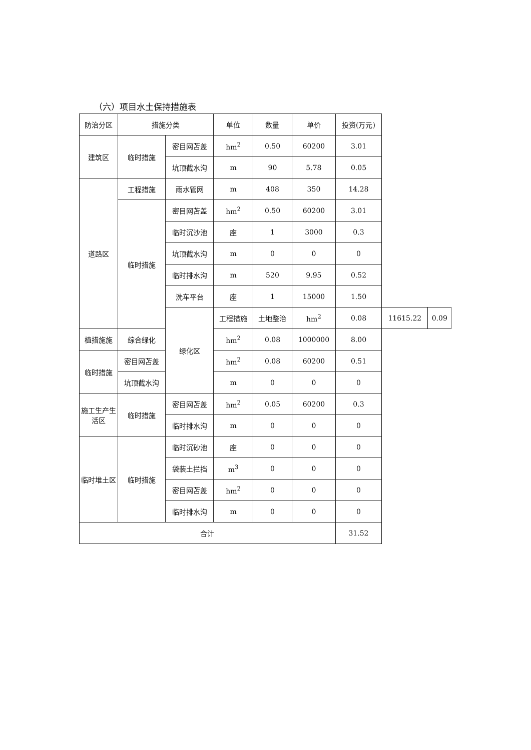（六）项目水土保持措施表
| 防治分区 | 措施分类 | | 单位 | 数量 | 单价 | 投资(万元) | | |
| --- | --- | --- | --- | --- | --- | --- | --- | --- |
| 建筑区 | 临时措施 | 密目网苫盖 | hm<sup>2</sup> | 0.50 | 60200 | 3.01 | | |
| | | 坑顶截水沟 | m | 90 | 5.78 | 0.05 | | |
| 道路区 | 工程措施 | 雨水管网 | m | 408 | 350 | 14.28 | | |
| | 临时措施 | 密目网苫盖 | hm<sup>2</sup> | 0.50 | 60200 | 3.01 | | |
| | | 临时沉沙池 | 座 | 1 | 3000 | 0.3 | | |
| | | 坑顶截水沟 | m | 0 | 0 | 0 | | |
| | | 临时排水沟 | m | 520 | 9.95 | 0.52 | | |
| | | 洗车平台 | 座 | 1 | 15000 | 1.50 | | |
| | | 绿化区 | 工程措施 | 土地整治 | hm<sup>2</sup> | 0.08 | 11615.22 | 0.09 |
| 植措施施 | 综合绿化 | | hm<sup>2</sup> | 0.08 | 1000000 | 8.00 | | |
| 临时措施 | 密目网苫盖 | | hm<sup>2</sup> | 0.08 | 60200 | 0.51 | | |
| | 坑顶截水沟 | | m | 0 | 0 | 0 | | |
| 施工生产生活区 | 临时措施 | 密目网苫盖 | hm<sup>2</sup> | 0.05 | 60200 | 0.3 | | |
| | | 临时排水沟 | m | 0 | 0 | 0 | | |
| 临时堆土区 | 临时措施 | 临时沉砂池 | 座 | 0 | 0 | 0 | | |
| | | 袋装土拦挡 | m<sup>3</sup> | 0 | 0 | 0 | | |
| | | 密目网苫盖 | hm<sup>2</sup> | 0 | 0 | 0 | | |
| | | 临时排水沟 | m | 0 | 0 | 0 | | |
| 合计 | | | | | | 31.52 | | |